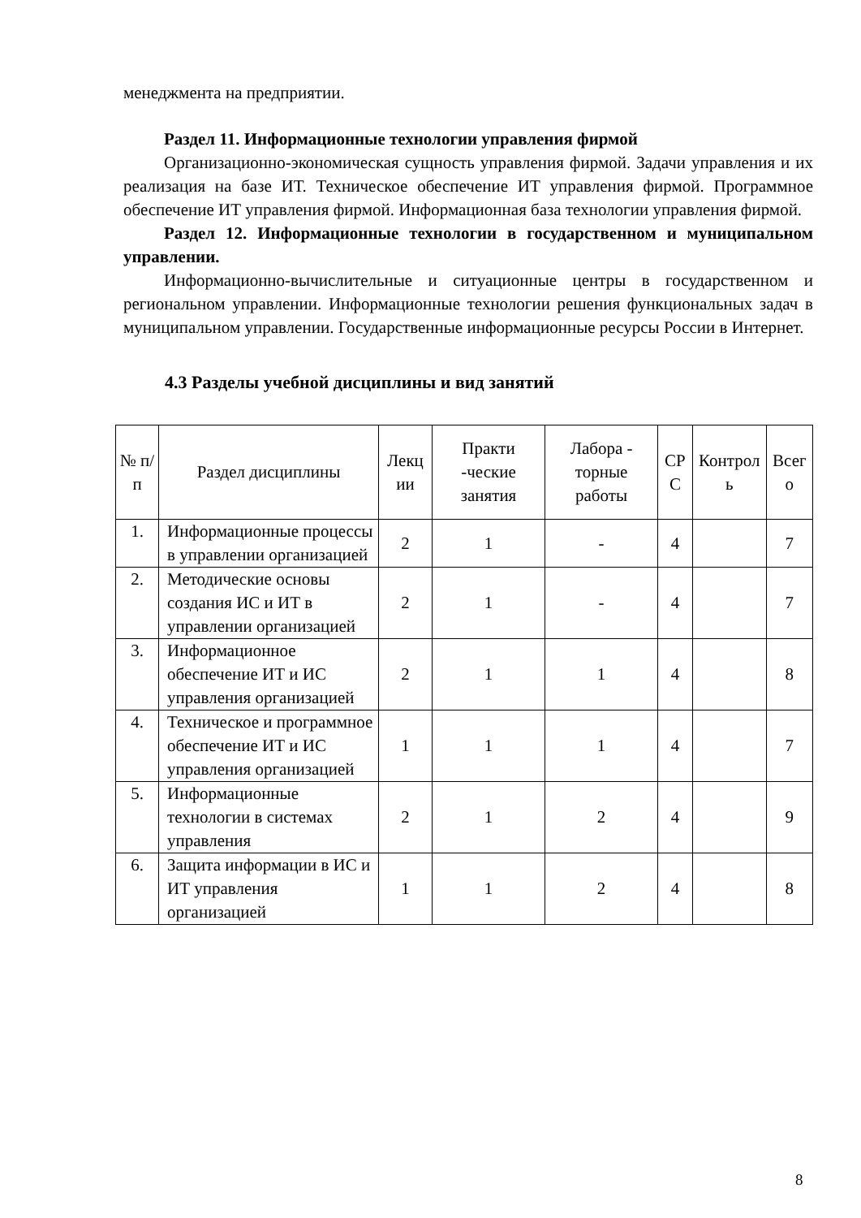менеджмента на предприятии.
Раздел 11. Информационные технологии управления фирмой
Организационно-экономическая сущность управления фирмой. Задачи управления и их реализация на базе ИТ. Техническое обеспечение ИТ управления фирмой. Программное обеспечение ИТ управления фирмой. Информационная база технологии управления фирмой.
Раздел 12. Информационные технологии в государственном и муниципальном управлении.
Информационно-вычислительные и ситуационные центры в государственном и региональном управлении. Информационные технологии решения функциональных задач в муниципальном управлении. Государственные информационные ресурсы России в Интернет.
4.3 Разделы учебной дисциплины и вид занятий
| № п/п | Раздел дисциплины | Лекц ии | Практи -ческие занятия | Лабора - торные работы | СР С | Контрол ь | Всег о |
| --- | --- | --- | --- | --- | --- | --- | --- |
| 1. | Информационные процессы в управлении организацией | 2 | 1 | - | 4 | | 7 |
| 2. | Методические основы создания ИС и ИТ в управлении организацией | 2 | 1 | - | 4 | | 7 |
| 3. | Информационное обеспечение ИТ и ИС управления организацией | 2 | 1 | 1 | 4 | | 8 |
| 4. | Техническое и программное обеспечение ИТ и ИС управления организацией | 1 | 1 | 1 | 4 | | 7 |
| 5. | Информационные технологии в системах управления | 2 | 1 | 2 | 4 | | 9 |
| 6. | Защита информации в ИС и ИТ управления организацией | 1 | 1 | 2 | 4 | | 8 |
8